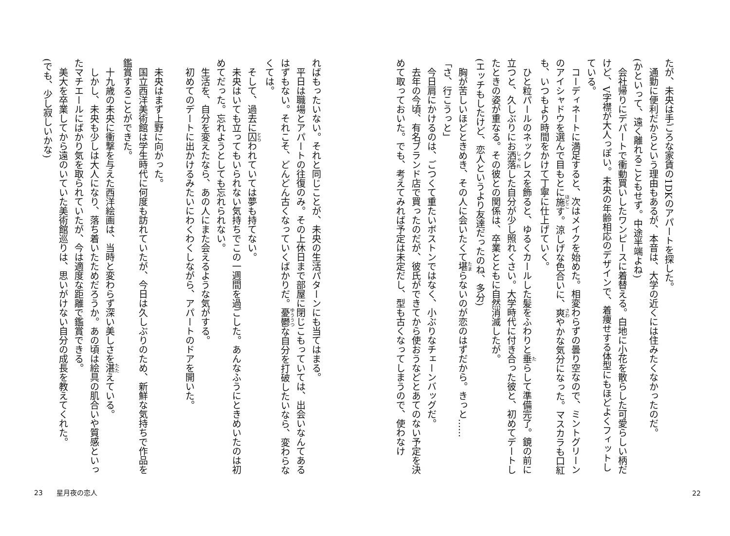たが、未央は手ごろな家賃の1DKのアパートを探した。
通勤に便利だからという理由もあるが、本音は、大学の近くには住みたくなかったのだ。
(かといって、遠く離れることもせず。中途半端よね)
会社帰りにデパートで衝動買いしたワンピースに着替える。白地に小花を散らした可愛らしい柄だけど、V字襟が大人っぽい。未央の年齢相応のデザインで、着痩せする体型にもほどよくフィットしている。
コーディネートに満足すると、次はメイクを始めた。相変わらずの曇り空なので、ミントグリーンのアイシャドウを選んで目もとに施す。涼しげな色合いに、爽やかな気分になった。マスカラも口紅も、いつもより時間をかけて丁寧に仕上げていく。
ひと粒パールのネックレスを飾ると、ゆるくカールした髪をふわりと垂らして準備完了。鏡の前に立つと、久しぶりにお洒落した自分が少し照れくさい。大学時代に付き合った彼と、初めてデートしたときの姿が重なる。その彼との関係は、卒業とともに自然消滅したが。
(エッチもしたけど、恋人というより友達だったのね、多分)
胸が苦しいほどときめき、その人に会いたくて堪らないのが恋のはずだから。きっと……
「さ、行こうっと」
今日肩にかけるのは、ごつくて重たいボストンではなく、小ぶりなチェーンバッグだ。
去年の今頃、有名ブランド店で買ったのだが、彼氏ができてから使おうなどとあてのない予定を決めて取っておいた。でも、考えてみれば予定は未定だし、型も古くなってしまうので、使わなけ
22
ればもったいない。それと同じことが、未央の生活パターンにも当てはまる。
平日は職場とアパートの往復のみ。その上休日まで部屋に閉じこもっていては、出会いなんてあるはずもない。それこそ、どんどん古くなっていくばかりだ。憂鬱な自分を打破したいなら、変わらなくては。
そして、過去に囚われていては夢も持てない。
未央はいても立ってもいられない気持ちでこの一週間を過ごした。あんなふうにときめいたのは初めてだった。忘れようとしても忘れられない。
生活を、自分を変えたなら、あの人にまた会えるような気がする。
初めてのデートに出かけるみたいにわくわくしながら、アパートのドアを開いた。
未央はまず上野に向かった。
国立西洋美術館は学生時代に何度も訪れていたが、今日は久しぶりのため、新鮮な気持ちで作品を鑑賞することができた。
十九歳の未央に衝撃を与えた西洋絵画は、当時と変わらず深い美しさを湛えている。
しかし、未央も少しは大人になり、落ち着いたためだろうか。あの頃は絵具の肌合いや質感といったマチエールにばかり気を取られていたが、今は適度な距離で鑑賞できる。
美大を卒業してから遠のいていた美術館巡りは、思いがけない自分の成長を教えてくれた。
(でも、少し寂しいかな)
23　　星月夜の恋人